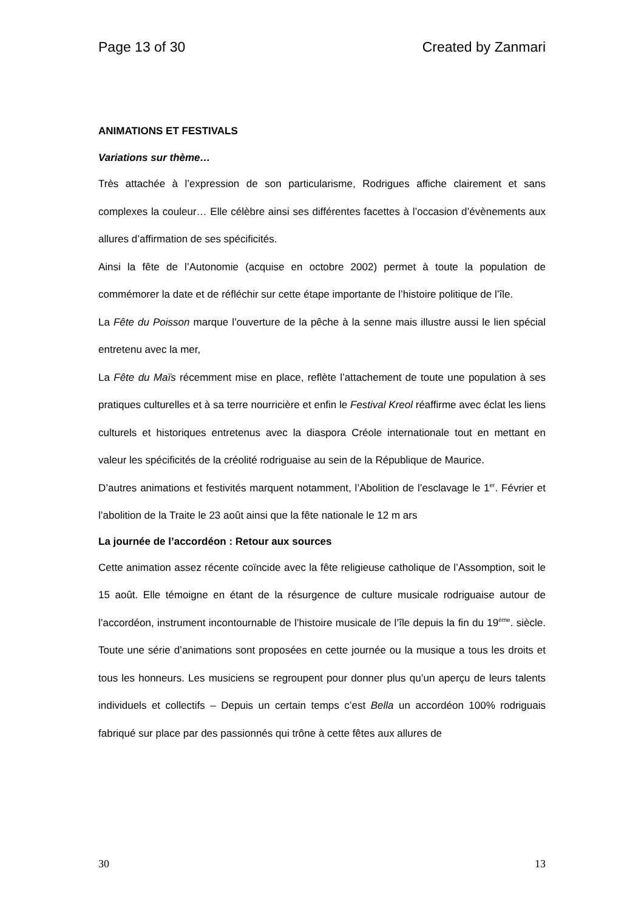Page 13 of 30 Created by Zanmari
ANIMATIONS ET FESTIVALS
Variations sur thème…
Très attachée à l’expression de son particularisme, Rodrigues affiche clairement et sans complexes la couleur… Elle célèbre ainsi ses différentes facettes à l’occasion d’évènements aux allures d’affirmation de ses spécificités.
Ainsi la fête de l’Autonomie (acquise en octobre 2002) permet à toute la population de commémorer la date et de réfléchir sur cette étape importante de l’histoire politique de l’île.
La Fête du Poisson marque l’ouverture de la pêche à la senne mais illustre aussi le lien spécial entretenu avec la mer,
La Fête du Maïs récemment mise en place, reflète l’attachement de toute une population à ses pratiques culturelles et à sa terre nourricière et enfin le Festival Kreol réaffirme avec éclat les liens culturels et historiques entretenus avec la diaspora Créole internationale tout en mettant en valeur les spécificités de la créolité rodriguaise au sein de la République de Maurice.
D’autres animations et festivités marquent notamment, l’Abolition de l’esclavage le 1<sup>er</sup>. Février et l’abolition de la Traite le 23 août ainsi que la fête nationale le 12 m ars
La journée de l’accordéon : Retour aux sources
Cette animation assez récente coïncide avec la fête religieuse catholique de l’Assomption, soit le 15 août. Elle témoigne en étant de la résurgence de culture musicale rodriguaise autour de l’accordéon, instrument incontournable de l’histoire musicale de l’île depuis la fin du 19<sup>ème</sup>. siècle. Toute une série d’animations sont proposées en cette journée ou la musique a tous les droits et tous les honneurs. Les musiciens se regroupent pour donner plus qu’un aperçu de leurs talents individuels et collectifs – Depuis un certain temps c’est Bella un accordéon 100% rodriguais fabriqué sur place par des passionnés qui trône à cette fêtes aux allures de
30 13